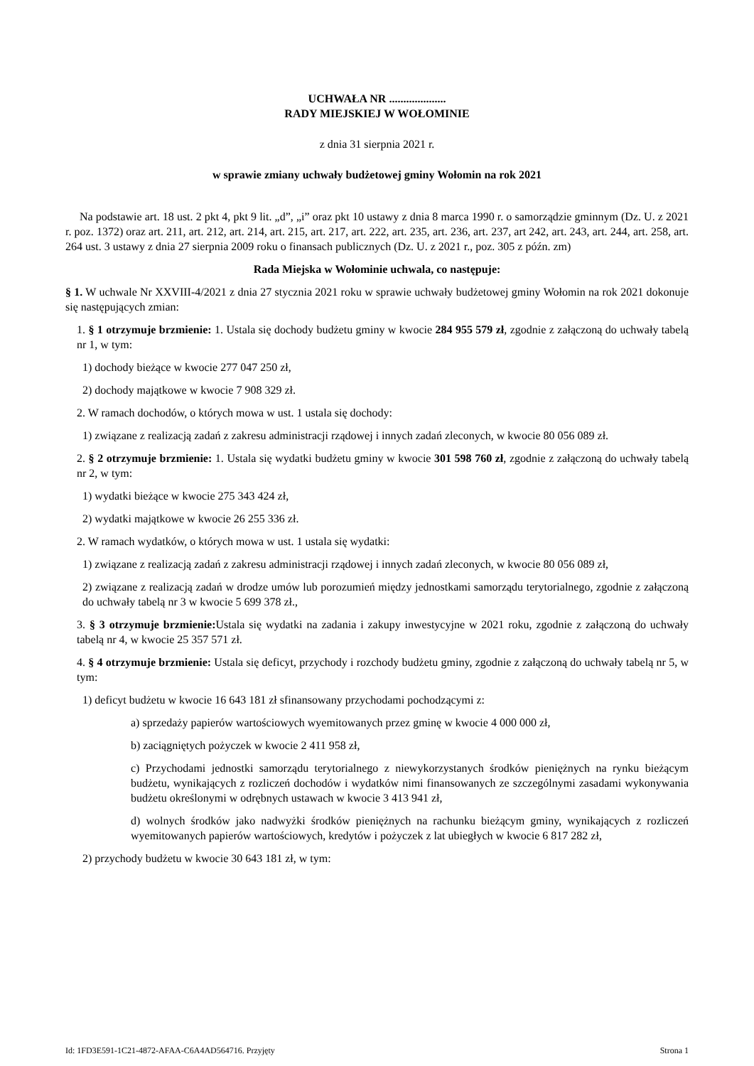UCHWAŁA NR ....................
RADY MIEJSKIEJ W WOŁOMINIE
z dnia 31 sierpnia 2021 r.
w sprawie zmiany uchwały budżetowej gminy Wołomin na rok 2021
Na podstawie art. 18 ust. 2 pkt 4, pkt 9 lit. „d”, „i” oraz pkt 10 ustawy z dnia 8 marca 1990 r. o samorządzie gminnym (Dz. U. z 2021 r. poz. 1372) oraz art. 211, art. 212, art. 214, art. 215, art. 217, art. 222, art. 235, art. 236, art. 237, art 242, art. 243, art. 244, art. 258, art. 264 ust. 3 ustawy z dnia 27 sierpnia 2009 roku o finansach publicznych (Dz. U. z 2021 r., poz. 305 z późn. zm)
Rada Miejska w Wołominie uchwala, co następuje:
§ 1. W uchwale Nr XXVIII-4/2021 z dnia 27 stycznia 2021 roku w sprawie uchwały budżetowej gminy Wołomin na rok 2021 dokonuje się następujących zmian:
1. § 1 otrzymuje brzmienie: 1. Ustala się dochody budżetu gminy w kwocie 284 955 579 zł, zgodnie z załączoną do uchwały tabelą nr 1, w tym:
1) dochody bieżące w kwocie 277 047 250 zł,
2) dochody majątkowe w kwocie 7 908 329 zł.
2. W ramach dochodów, o których mowa w ust. 1 ustala się dochody:
1) związane z realizacją zadań z zakresu administracji rządowej i innych zadań zleconych, w kwocie 80 056 089 zł.
2. § 2 otrzymuje brzmienie: 1. Ustala się wydatki budżetu gminy w kwocie 301 598 760 zł, zgodnie z załączoną do uchwały tabelą nr 2, w tym:
1) wydatki bieżące w kwocie 275 343 424 zł,
2) wydatki majątkowe w kwocie 26 255 336 zł.
2. W ramach wydatków, o których mowa w ust. 1 ustala się wydatki:
1) związane z realizacją zadań z zakresu administracji rządowej i innych zadań zleconych, w kwocie 80 056 089 zł,
2) związane z realizacją zadań w drodze umów lub porozumień między jednostkami samorządu terytorialnego, zgodnie z załączoną do uchwały tabelą nr 3 w kwocie 5 699 378 zł.,
3. § 3 otrzymuje brzmienie: Ustala się wydatki na zadania i zakupy inwestycyjne w 2021 roku, zgodnie z załączoną do uchwały tabelą nr 4, w kwocie 25 357 571 zł.
4. § 4 otrzymuje brzmienie: Ustala się deficyt, przychody i rozchody budżetu gminy, zgodnie z załączoną do uchwały tabelą nr 5, w tym:
1) deficyt budżetu w kwocie 16 643 181 zł sfinansowany przychodami pochodzącymi z:
a) sprzedaży papierów wartościowych wyemitowanych przez gminę w kwocie 4 000 000 zł,
b) zaciągniętych pożyczek w kwocie 2 411 958 zł,
c) Przychodami jednostki samorządu terytorialnego z niewykorzystanych środków pieniężnych na rynku bieżącym budżetu, wynikających z rozliczeń dochodów i wydatków nimi finansowanych ze szczególnymi zasadami wykonywania budżetu określonymi w odrębnych ustawach w kwocie 3 413 941 zł,
d) wolnych środków jako nadwyżki środków pieniężnych na rachunku bieżącym gminy, wynikających z rozliczeń wyemitowanych papierów wartościowych, kredytów i pożyczek z lat ubiegłych w kwocie 6 817 282 zł,
2) przychody budżetu w kwocie 30 643 181 zł, w tym:
Id: 1FD3E591-1C21-4872-AFAA-C6A4AD564716. Przyjęty Strona 1